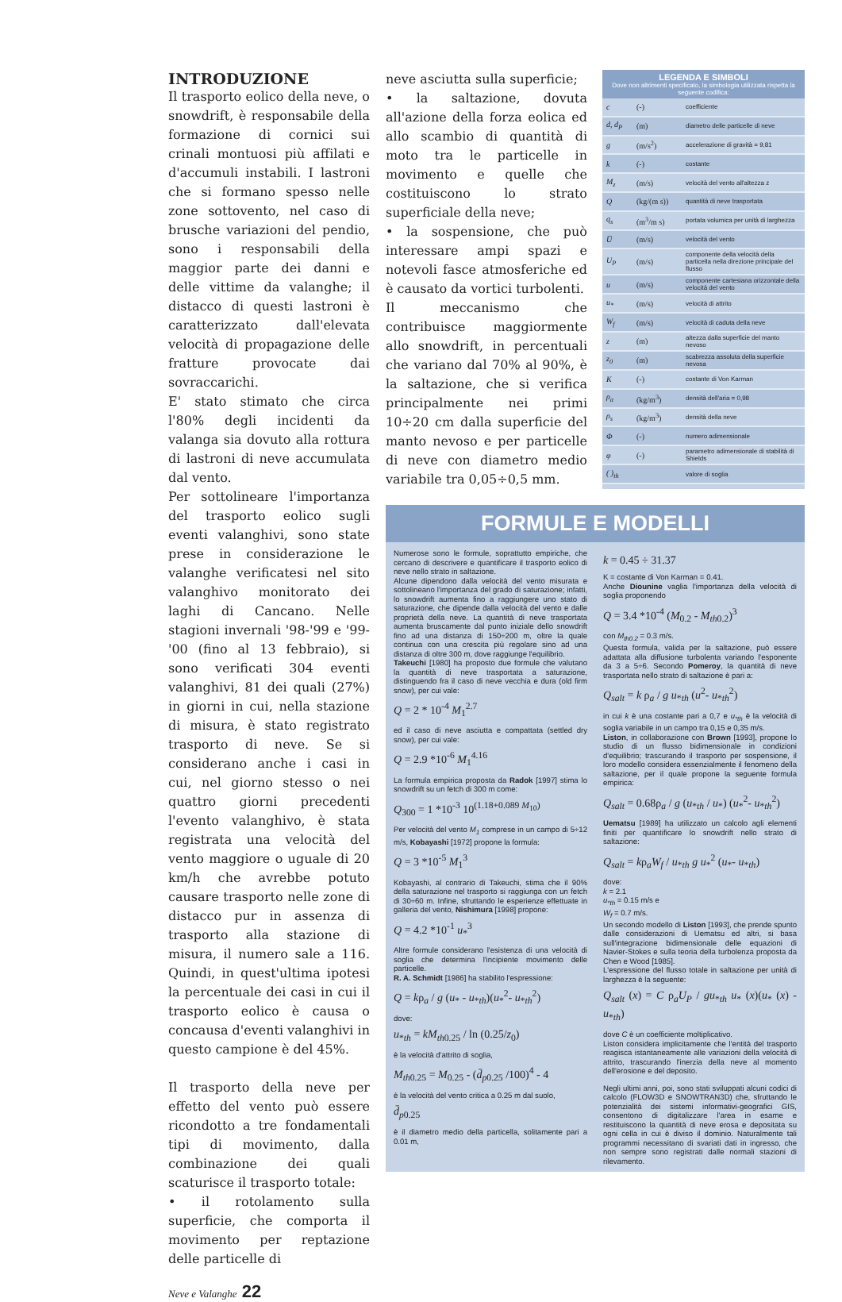INTRODUZIONE
Il trasporto eolico della neve, o snowdrift, è responsabile della formazione di cornici sui crinali montuosi più affilati e d'accumuli instabili. I lastroni che si formano spesso nelle zone sottovento, nel caso di brusche variazioni del pendio, sono i responsabili della maggior parte dei danni e delle vittime da valanghe; il distacco di questi lastroni è caratterizzato dall'elevata velocità di propagazione delle fratture provocate dai sovraccarichi.
E' stato stimato che circa l'80% degli incidenti da valanga sia dovuto alla rottura di lastroni di neve accumulata dal vento.
Per sottolineare l'importanza del trasporto eolico sugli eventi valanghivi, sono state prese in considerazione le valanghe verificatesi nel sito valanghivo monitorato dei laghi di Cancano. Nelle stagioni invernali '98-'99 e '99-'00 (fino al 13 febbraio), si sono verificati 304 eventi valanghivi, 81 dei quali (27%) in giorni in cui, nella stazione di misura, è stato registrato trasporto di neve. Se si considerano anche i casi in cui, nel giorno stesso o nei quattro giorni precedenti l'evento valanghivo, è stata registrata una velocità del vento maggiore o uguale di 20 km/h che avrebbe potuto causare trasporto nelle zone di distacco pur in assenza di trasporto alla stazione di misura, il numero sale a 116. Quindi, in quest'ultima ipotesi la percentuale dei casi in cui il trasporto eolico è causa o concausa d'eventi valanghivi in questo campione è del 45%.
Il trasporto della neve per effetto del vento può essere ricondotto a tre fondamentali tipi di movimento, dalla combinazione dei quali scaturisce il trasporto totale:
• il rotolamento sulla superficie, che comporta il movimento per reptazione delle particelle di
neve asciutta sulla superficie;
• la saltazione, dovuta all'azione della forza eolica ed allo scambio di quantità di moto tra le particelle in movimento e quelle che costituiscono lo strato superficiale della neve;
• la sospensione, che può interessare ampi spazi e notevoli fasce atmosferiche ed è causato da vortici turbolenti.
Il meccanismo che contribuisce maggiormente allo snowdrift, in percentuali che variano dal 70% al 90%, è la saltazione, che si verifica principalmente nei primi 10÷20 cm dalla superficie del manto nevoso e per particelle di neve con diametro medio variabile tra 0,05÷0,5 mm.
LEGENDA E SIMBOLI
Dove non altrimenti specificato, la simbologia utilizzata rispetta la seguente codifica:
| c | (-) | coefficiente |
| d, d<sub>P</sub> | (m) | diametro delle particelle di neve |
| g | (m/s<sup>2</sup>) | accelerazione di gravità = 9,81 |
| k | (-) | costante |
| M<sub>z</sub> | (m/s) | velocità del vento all'altezza z |
| Q | (kg/(m s)) | quantità di neve trasportata |
| q<sub>s</sub> | (m<sup>3</sup>/m s) | portata volumica per unità di larghezza |
| U̅ | (m/s) | velocità del vento |
| U<sub>P</sub> | (m/s) | componente della velocità della particella nella direzione principale del flusso |
| u | (m/s) | componente cartesiana orizzontale della velocità del vento |
| u<sub>*</sub> | (m/s) | velocità di attrito |
| W<sub>f</sub> | (m/s) | velocità di caduta della neve |
| z | (m) | altezza dalla superficie del manto nevoso |
| z<sub>0</sub> | (m) | scabrezza assoluta della superficie nevosa |
| K | (-) | costante di Von Karman |
| ρ<sub>a</sub> | (kg/m<sup>3</sup>) | densità dell'aria = 0,98 |
| ρ<sub>s</sub> | (kg/m<sup>3</sup>) | densità della neve |
| Φ | (-) | numero adimensionale |
| φ | (-) | parametro adimensionale di stabilità di Shields |
| ( )<sub>th</sub> | | valore di soglia |
FORMULE E MODELLI
Numerose sono le formule, soprattutto empiriche, che cercano di descrivere e quantificare il trasporto eolico di neve nello strato in saltazione.
Alcune dipendono dalla velocità del vento misurata e sottolineano l'importanza del grado di saturazione; infatti, lo snowdrift aumenta fino a raggiungere uno stato di saturazione, che dipende dalla velocità del vento e dalle proprietà della neve. La quantità di neve trasportata aumenta bruscamente dal punto iniziale dello snowdrift fino ad una distanza di 150÷200 m, oltre la quale continua con una crescita più regolare sino ad una distanza di oltre 300 m, dove raggiunge l'equilibrio.
Takeuchi [1980] ha proposto due formule che valutano la quantità di neve trasportata a saturazione, distinguendo fra il caso di neve vecchia e dura (old firm snow), per cui vale:
Q = 2 * 10<sup>-4</sup> M<sub>1</sub><sup>2.7</sup>
ed il caso di neve asciutta e compattata (settled dry snow), per cui vale:
Q = 2.9 *10<sup>-6</sup> M<sub>1</sub><sup>4.16</sup>
La formula empirica proposta da Radok [1997] stima lo snowdrift su un fetch di 300 m come:
Q<sub>300</sub> = 1 *10<sup>-3</sup> 10<sup>(1.18+0.089 M<sub>10</sub>)</sup>
Per velocità del vento M<sub>1</sub> comprese in un campo di 5÷12 m/s, Kobayashi [1972] propone la formula:
Q = 3 *10<sup>-5</sup> M<sub>1</sub><sup>3</sup>
Kobayashi, al contrario di Takeuchi, stima che il 90% della saturazione nel trasporto si raggiunga con un fetch di 30÷60 m. Infine, sfruttando le esperienze effettuate in galleria del vento, Nishimura [1998] propone:
Q = 4.2 *10<sup>-1</sup> u<sub>*</sub><sup>3</sup>
Altre formule considerano l'esistenza di una velocità di soglia che determina l'incipiente movimento delle particelle.
R. A. Schmidt [1986] ha stabilito l'espressione:
Q = kρ<sub>a</sub> / g (u<sub>*</sub> - u<sub>*th</sub>)(u<sub>*</sub><sup>2</sup>- u<sub>*th</sub><sup>2</sup>)
dove:
u<sub>*th</sub> = kM<sub>th0.25</sub> / ln (0.25/z<sub>0</sub>)
è la velocità d'attrito di soglia,
M<sub>th0.25</sub> = M<sub>0.25</sub> - (d̄<sub>p0.25</sub> /100)<sup>4</sup> - 4
è la velocità del vento critica a 0.25 m dal suolo,
d̄<sub>p0.25</sub>
è il diametro medio della particella, solitamente pari a 0.01 m,
k = 0.45 ÷ 31.37
K = costante di Von Karman = 0.41.
Anche Diounine vaglia l'importanza della velocità di soglia proponendo
Q = 3.4 *10<sup>-4</sup> (M<sub>0.2</sub> - M<sub>th0.2</sub>)<sup>3</sup>
con M<sub>th0.2</sub> = 0.3 m/s.
Questa formula, valida per la saltazione, può essere adattata alla diffusione turbolenta variando l'esponente da 3 a 5÷6. Secondo Pomeroy, la quantità di neve trasportata nello strato di saltazione è pari a:
Q<sub>salt</sub> = k ρ<sub>a</sub> / g u<sub>*th</sub> (u<sup>2</sup>- u<sub>*th</sub><sup>2</sup>)
in cui k è una costante pari a 0,7 e u<sub>*th</sub> è la velocità di soglia variabile in un campo tra 0,15 e 0,35 m/s.
Liston, in collaborazione con Brown [1993], propone lo studio di un flusso bidimensionale in condizioni d'equilibrio; trascurando il trasporto per sospensione, il loro modello considera essenzialmente il fenomeno della saltazione, per il quale propone la seguente formula empirica:
Q<sub>salt</sub> = 0.68ρ<sub>a</sub> / g (u<sub>*th</sub> / u<sub>*</sub>) (u<sub>*</sub><sup>2</sup>- u<sub>*th</sub><sup>2</sup>)
Uematsu [1989] ha utilizzato un calcolo agli elementi finiti per quantificare lo snowdrift nello strato di saltazione:
Q<sub>salt</sub> = kρ<sub>a</sub>W<sub>f</sub> / u<sub>*th</sub> g u<sub>*</sub><sup>2</sup> (u<sub>*</sub>- u<sub>*th</sub>)
dove:
k = 2.1
u<sub>*th</sub> = 0.15 m/s e
W<sub>f</sub> = 0.7 m/s.
Un secondo modello di Liston [1993], che prende spunto dalle considerazioni di Uematsu ed altri, si basa sull'integrazione bidimensionale delle equazioni di Navier-Stokes e sulla teoria della turbolenza proposta da Chen e Wood [1985].
L'espressione del flusso totale in saltazione per unità di larghezza è la seguente:
Q<sub>salt</sub> (x) = C ρ<sub>a</sub>U<sub>P</sub> / gu<sub>*th</sub> u<sub>*</sub> (x)(u<sub>*</sub> (x) - u<sub>*th</sub>)
dove C è un coefficiente moltiplicativo.
Liston considera implicitamente che l'entità del trasporto reagisca istantaneamente alle variazioni della velocità di attrito, trascurando l'inerzia della neve al momento dell'erosione e del deposito.
Negli ultimi anni, poi, sono stati sviluppati alcuni codici di calcolo (FLOW3D e SNOWTRAN3D) che, sfruttando le potenzialità dei sistemi informativi-geografici GIS, consentono di digitalizzare l'area in esame e restituiscono la quantità di neve erosa e depositata su ogni cella in cui è diviso il dominio. Naturalmente tali programmi necessitano di svariati dati in ingresso, che non sempre sono registrati dalle normali stazioni di rilevamento.
Neve e Valanghe 22